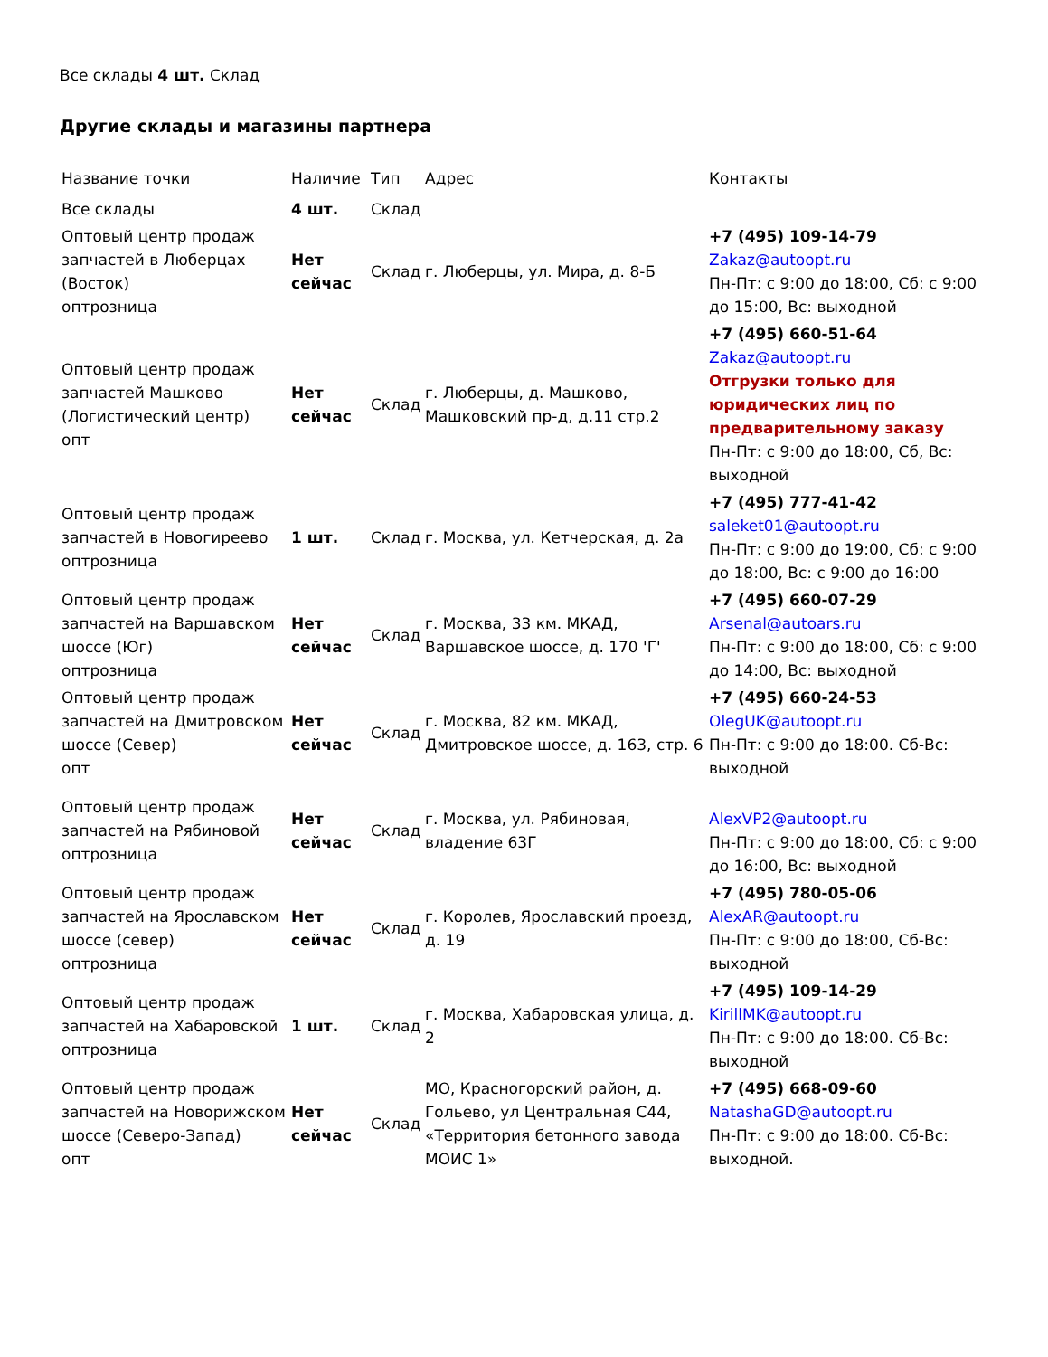Все склады 4 шт. Склад
Другие склады и магазины партнера
| Название точки | Наличие | Тип | Адрес | Контакты |
| --- | --- | --- | --- | --- |
| Все склады | 4 шт. | Склад | | |
| Оптовый центр продаж запчастей в Люберцах (Восток) оптрозница | Нет сейчас | Склад | г. Люберцы, ул. Мира, д. 8-Б | +7 (495) 109-14-79 Zakaz@autoopt.ru Пн-Пт: с 9:00 до 18:00, Сб: с 9:00 до 15:00, Вс: выходной |
| Оптовый центр продаж запчастей Машково (Логистический центр) опт | Нет сейчас | Склад | г. Люберцы, д. Машково, Машковский пр-д, д.11 стр.2 | +7 (495) 660-51-64 Zakaz@autoopt.ru Отгрузки только для юридических лиц по предварительному заказу Пн-Пт: с 9:00 до 18:00, Сб, Вс: выходной |
| Оптовый центр продаж запчастей в Новогиреево оптрозница | 1 шт. | Склад | г. Москва, ул. Кетчерская, д. 2а | +7 (495) 777-41-42 saleket01@autoopt.ru Пн-Пт: с 9:00 до 19:00, Сб: с 9:00 до 18:00, Вс: с 9:00 до 16:00 |
| Оптовый центр продаж запчастей на Варшавском шоссе (Юг) оптрозница | Нет сейчас | Склад | г. Москва, 33 км. МКАД, Варшавское шоссе, д. 170 'Г' | +7 (495) 660-07-29 Arsenal@autoars.ru Пн-Пт: с 9:00 до 18:00, Сб: с 9:00 до 14:00, Вс: выходной |
| Оптовый центр продаж запчастей на Дмитровском шоссе (Север) опт | Нет сейчас | Склад | г. Москва, 82 км. МКАД, Дмитровское шоссе, д. 163, стр. 6 | +7 (495) 660-24-53 OlegUK@autoopt.ru Пн-Пт: с 9:00 до 18:00. Сб-Вс: выходной |
| Оптовый центр продаж запчастей на Рябиновой оптрозница | Нет сейчас | Склад | г. Москва, ул. Рябиновая, владение 63Г | AlexVP2@autoopt.ru Пн-Пт: с 9:00 до 18:00, Сб: с 9:00 до 16:00, Вс: выходной |
| Оптовый центр продаж запчастей на Ярославском шоссе (север) оптрозница | Нет сейчас | Склад | г. Королев, Ярославский проезд, д. 19 | +7 (495) 780-05-06 AlexAR@autoopt.ru Пн-Пт: с 9:00 до 18:00, Сб-Вс: выходной |
| Оптовый центр продаж запчастей на Хабаровской оптрозница | 1 шт. | Склад | г. Москва, Хабаровская улица, д. 2 | +7 (495) 109-14-29 KirillMK@autoopt.ru Пн-Пт: с 9:00 до 18:00. Сб-Вс: выходной |
| Оптовый центр продаж запчастей на Новорижском шоссе (Северо-Запад) опт | Нет сейчас | Склад | МО, Красногорский район, д. Гольево, ул Центральная С44, «Территория бетонного завода МОИС 1» | +7 (495) 668-09-60 NatashaGD@autoopt.ru Пн-Пт: с 9:00 до 18:00. Сб-Вс: выходной. |